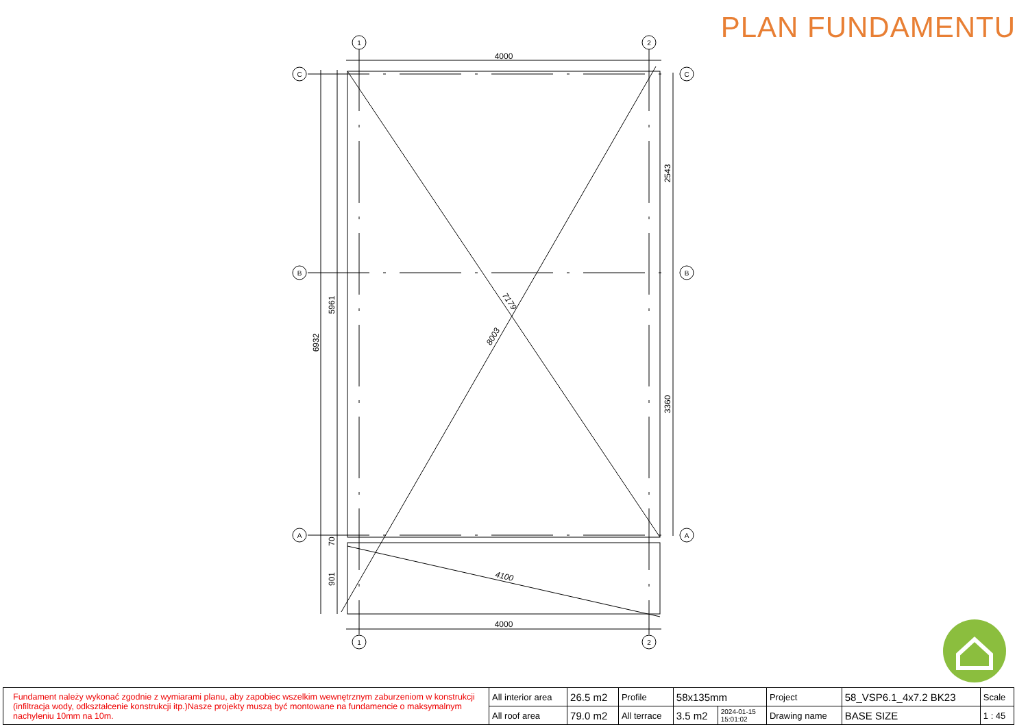1
2
1
2
C
C
B
B
A
A
4000
4000
6932
5961
70
901
2543
3360
7179
8003
4100
PLAN FUNDAMENTU
| Fundament należy wykonać zgodnie z wymiarami planu, aby zapobiec wszelkim wewnętrznym zaburzeniom w konstrukcji (infiltracja wody, odkształcenie konstrukcji itp.)Nasze projekty muszą być montowane na fundamencie o maksymalnym nachyleniu 10mm na 10m. | All interior area | 26.5 m2 | Profile | 58x135mm | | Project | 58_VSP6.1_4x7.2 BK23 | Scale |
| | All roof area | 79.0 m2 | All terrace | 3.5 m2 | 2024-01-15 15:01:02 | Drawing name | BASE SIZE | 1 : 45 |